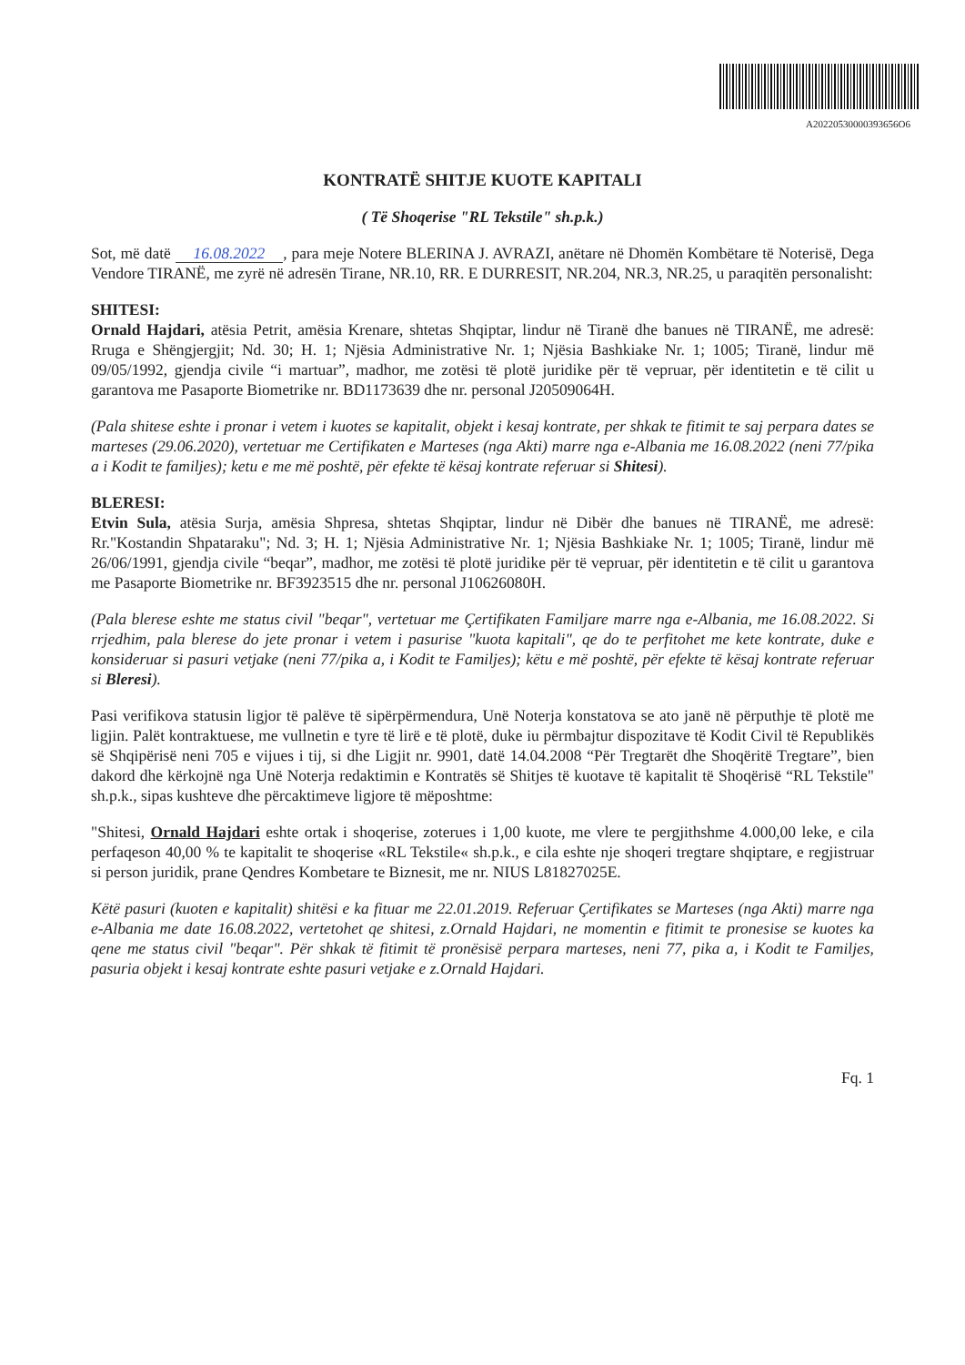A20220530000393656O6
KONTRATË SHITJE KUOTE KAPITALI
( Të Shoqerise "RL Tekstile" sh.p.k.)
Sot, më datë 16.08.2022, para meje Notere BLERINA J. AVRAZI, anëtare në Dhomën Kombëtare të Noterisë, Dega Vendore TIRANË, me zyrë në adresën Tirane, NR.10, RR. E DURRESIT, NR.204, NR.3, NR.25, u paraqitën personalisht:
SHITESI:
Ornald Hajdari, atësia Petrit, amësia Krenare, shtetas Shqiptar, lindur në Tiranë dhe banues në TIRANË, me adresë: Rruga e Shëngjergjit; Nd. 30; H. 1; Njësia Administrative Nr. 1; Njësia Bashkiake Nr. 1; 1005; Tiranë, lindur më 09/05/1992, gjendja civile “i martuar”, madhor, me zotësi të plotë juridike për të vepruar, për identitetin e të cilit u garantova me Pasaporte Biometrike nr. BD1173639 dhe nr. personal J20509064H.
(Pala shitese eshte i pronar i vetem i kuotes se kapitalit, objekt i kesaj kontrate, per shkak te fitimit te saj perpara dates se marteses (29.06.2020), vertetuar me Certifikaten e Marteses (nga Akti) marre nga e-Albania me 16.08.2022 (neni 77/pika a i Kodit te familjes); ketu e me më poshtë, për efekte të kësaj kontrate referuar si Shitesi).
BLERESI:
Etvin Sula, atësia Surja, amësia Shpresa, shtetas Shqiptar, lindur në Dibër dhe banues në TIRANË, me adresë: Rr."Kostandin Shpataraku"; Nd. 3; H. 1; Njësia Administrative Nr. 1; Njësia Bashkiake Nr. 1; 1005; Tiranë, lindur më 26/06/1991, gjendja civile “beqar”, madhor, me zotësi të plotë juridike për të vepruar, për identitetin e të cilit u garantova me Pasaporte Biometrike nr. BF3923515 dhe nr. personal J10626080H.
(Pala blerese eshte me status civil "beqar", vertetuar me Çertifikaten Familjare marre nga e-Albania, me 16.08.2022. Si rrjedhim, pala blerese do jete pronar i vetem i pasurise "kuota kapitali", qe do te perfitohet me kete kontrate, duke e konsideruar si pasuri vetjake (neni 77/pika a, i Kodit te Familjes); këtu e më poshtë, për efekte të kësaj kontrate referuar si Bleresi).
Pasi verifikova statusin ligjor të palëve të sipërpërmendura, Unë Noterja konstatova se ato janë në përputhje të plotë me ligjin. Palët kontraktuese, me vullnetin e tyre të lirë e të plotë, duke iu përmbajtur dispozitave të Kodit Civil të Republikës së Shqipërisë neni 705 e vijues i tij, si dhe Ligjit nr. 9901, datë 14.04.2008 “Për Tregtarët dhe Shoqëritë Tregtare”, bien dakord dhe kërkojnë nga Unë Noterja redaktimin e Kontratës së Shitjes të kuotave të kapitalit të Shoqërisë “RL Tekstile" sh.p.k., sipas kushteve dhe përcaktimeve ligjore të mëposhtme:
"Shitesi, Ornald Hajdari eshte ortak i shoqerise, zoterues i 1,00 kuote, me vlere te pergjithshme 4.000,00 leke, e cila perfaqeson 40,00 % te kapitalit te shoqerise «RL Tekstile« sh.p.k., e cila eshte nje shoqeri tregtare shqiptare, e regjistruar si person juridik, prane Qendres Kombetare te Biznesit, me nr. NIUS L81827025E.
Këtë pasuri (kuoten e kapitalit) shitësi e ka fituar me 22.01.2019. Referuar Çertifikates se Marteses (nga Akti) marre nga e-Albania me date 16.08.2022, vertetohet qe shitesi, z.Ornald Hajdari, ne momentin e fitimit te pronesise se kuotes ka qene me status civil "beqar". Për shkak të fitimit të pronësisë perpara marteses, neni 77, pika a, i Kodit te Familjes, pasuria objekt i kesaj kontrate eshte pasuri vetjake e z.Ornald Hajdari.
Fq. 1